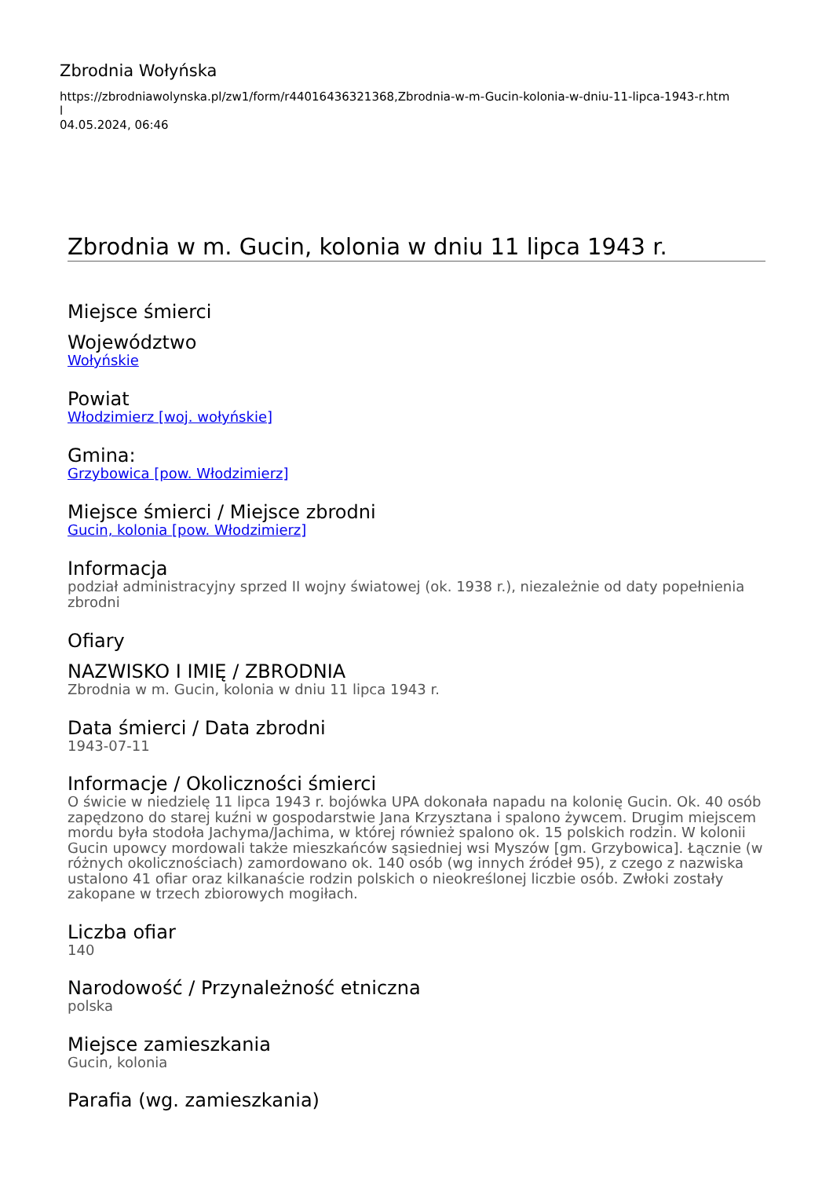Zbrodnia Wołyńska
https://zbrodniawolynska.pl/zw1/form/r44016436321368,Zbrodnia-w-m-Gucin-kolonia-w-dniu-11-lipca-1943-r.htm
l
04.05.2024, 06:46
Zbrodnia w m. Gucin, kolonia w dniu 11 lipca 1943 r.
Miejsce śmierci
Województwo
Wołyńskie
Powiat
Włodzimierz [woj. wołyńskie]
Gmina:
Grzybowica [pow. Włodzimierz]
Miejsce śmierci / Miejsce zbrodni
Gucin, kolonia [pow. Włodzimierz]
Informacja
podział administracyjny sprzed II wojny światowej (ok. 1938 r.), niezależnie od daty popełnienia zbrodni
Ofiary
NAZWISKO I IMIĘ / ZBRODNIA
Zbrodnia w m. Gucin, kolonia w dniu 11 lipca 1943 r.
Data śmierci / Data zbrodni
1943-07-11
Informacje / Okoliczności śmierci
O świcie w niedzielę 11 lipca 1943 r. bojówka UPA dokonała napadu na kolonię Gucin. Ok. 40 osób zapędzono do starej kuźni w gospodarstwie Jana Krzysztana i spalono żywcem. Drugim miejscem mordu była stodoła Jachyma/Jachima, w której również spalono ok. 15 polskich rodzin. W kolonii Gucin upowcy mordowali także mieszkańców sąsiedniej wsi Myszów [gm. Grzybowica]. Łącznie (w różnych okolicznościach) zamordowano ok. 140 osób (wg innych źródeł 95), z czego z nazwiska ustalono 41 ofiar oraz kilkanaście rodzin polskich o nieokreślonej liczbie osób. Zwłoki zostały zakopane w trzech zbiorowych mogiłach.
Liczba ofiar
140
Narodowość / Przynależność etniczna
polska
Miejsce zamieszkania
Gucin, kolonia
Parafia (wg. zamieszkania)